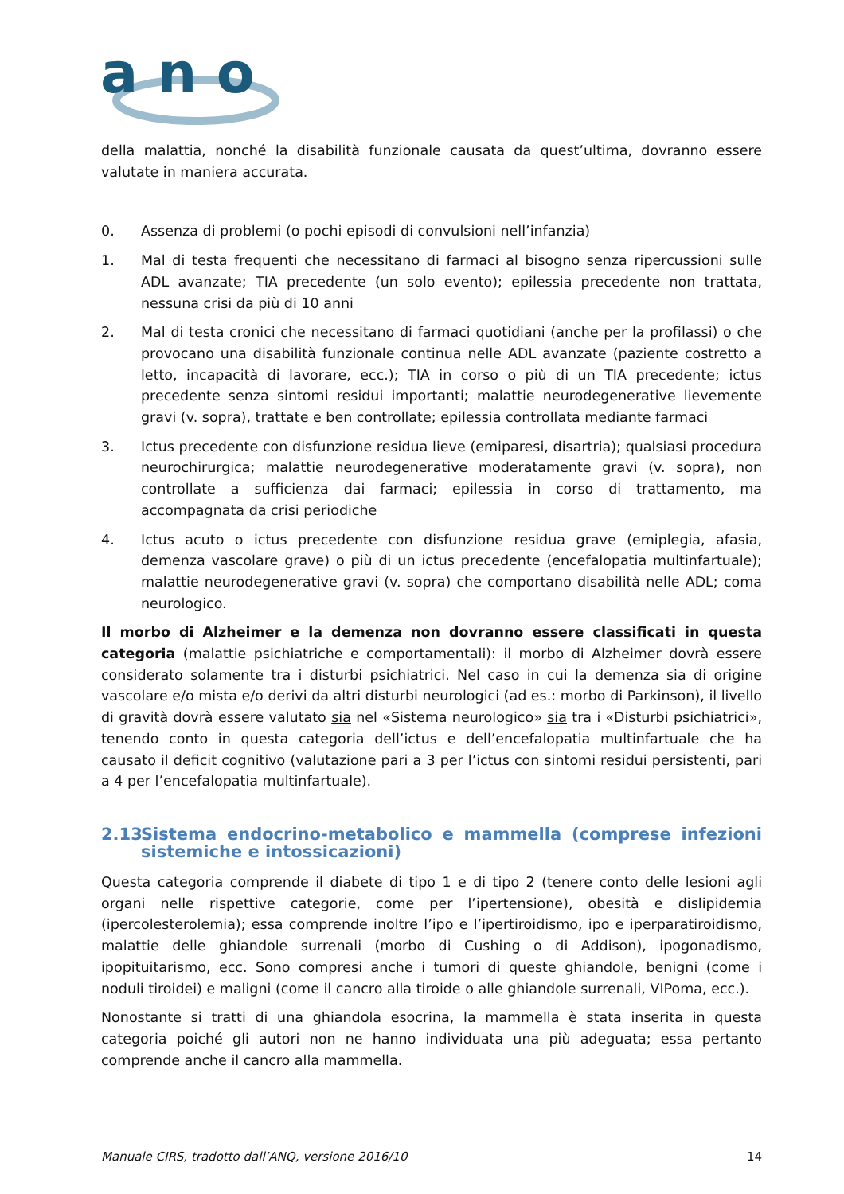a n o
della malattia, nonché la disabilità funzionale causata da quest’ultima, dovranno essere valutate in maniera accurata.
0. Assenza di problemi (o pochi episodi di convulsioni nell’infanzia)
1. Mal di testa frequenti che necessitano di farmaci al bisogno senza ripercussioni sulle ADL avanzate; TIA precedente (un solo evento); epilessia precedente non trattata, nessuna crisi da più di 10 anni
2. Mal di testa cronici che necessitano di farmaci quotidiani (anche per la profilassi) o che provocano una disabilità funzionale continua nelle ADL avanzate (paziente costretto a letto, incapacità di lavorare, ecc.); TIA in corso o più di un TIA precedente; ictus precedente senza sintomi residui importanti; malattie neurodegenerative lievemente gravi (v. sopra), trattate e ben controllate; epilessia controllata mediante farmaci
3. Ictus precedente con disfunzione residua lieve (emiparesi, disartria); qualsiasi procedura neurochirurgica; malattie neurodegenerative moderatamente gravi (v. sopra), non controllate a sufficienza dai farmaci; epilessia in corso di trattamento, ma accompagnata da crisi periodiche
4. Ictus acuto o ictus precedente con disfunzione residua grave (emiplegia, afasia, demenza vascolare grave) o più di un ictus precedente (encefalopatia multinfartuale); malattie neurodegenerative gravi (v. sopra) che comportano disabilità nelle ADL; coma neurologico.
Il morbo di Alzheimer e la demenza non dovranno essere classificati in questa categoria (malattie psichiatriche e comportamentali): il morbo di Alzheimer dovrà essere considerato solamente tra i disturbi psichiatrici. Nel caso in cui la demenza sia di origine vascolare e/o mista e/o derivi da altri disturbi neurologici (ad es.: morbo di Parkinson), il livello di gravità dovrà essere valutato sia nel «Sistema neurologico» sia tra i «Disturbi psichiatrici», tenendo conto in questa categoria dell’ictus e dell’encefalopatia multinfartuale che ha causato il deficit cognitivo (valutazione pari a 3 per l’ictus con sintomi residui persistenti, pari a 4 per l’encefalopatia multinfartuale).
2.13 Sistema endocrino-metabolico e mammella (comprese infezioni sistemiche e intossicazioni)
Questa categoria comprende il diabete di tipo 1 e di tipo 2 (tenere conto delle lesioni agli organi nelle rispettive categorie, come per l’ipertensione), obesità e dislipidemia (ipercolesterolemia); essa comprende inoltre l’ipo e l’ipertiroidismo, ipo e iperparatiroidismo, malattie delle ghiandole surrenali (morbo di Cushing o di Addison), ipogonadismo, ipopituitarismo, ecc. Sono compresi anche i tumori di queste ghiandole, benigni (come i noduli tiroidei) e maligni (come il cancro alla tiroide o alle ghiandole surrenali, VIPoma, ecc.).
Nonostante si tratti di una ghiandola esocrina, la mammella è stata inserita in questa categoria poiché gli autori non ne hanno individuata una più adeguata; essa pertanto comprende anche il cancro alla mammella.
Manuale CIRS, tradotto dall’ANQ, versione 2016/10 14